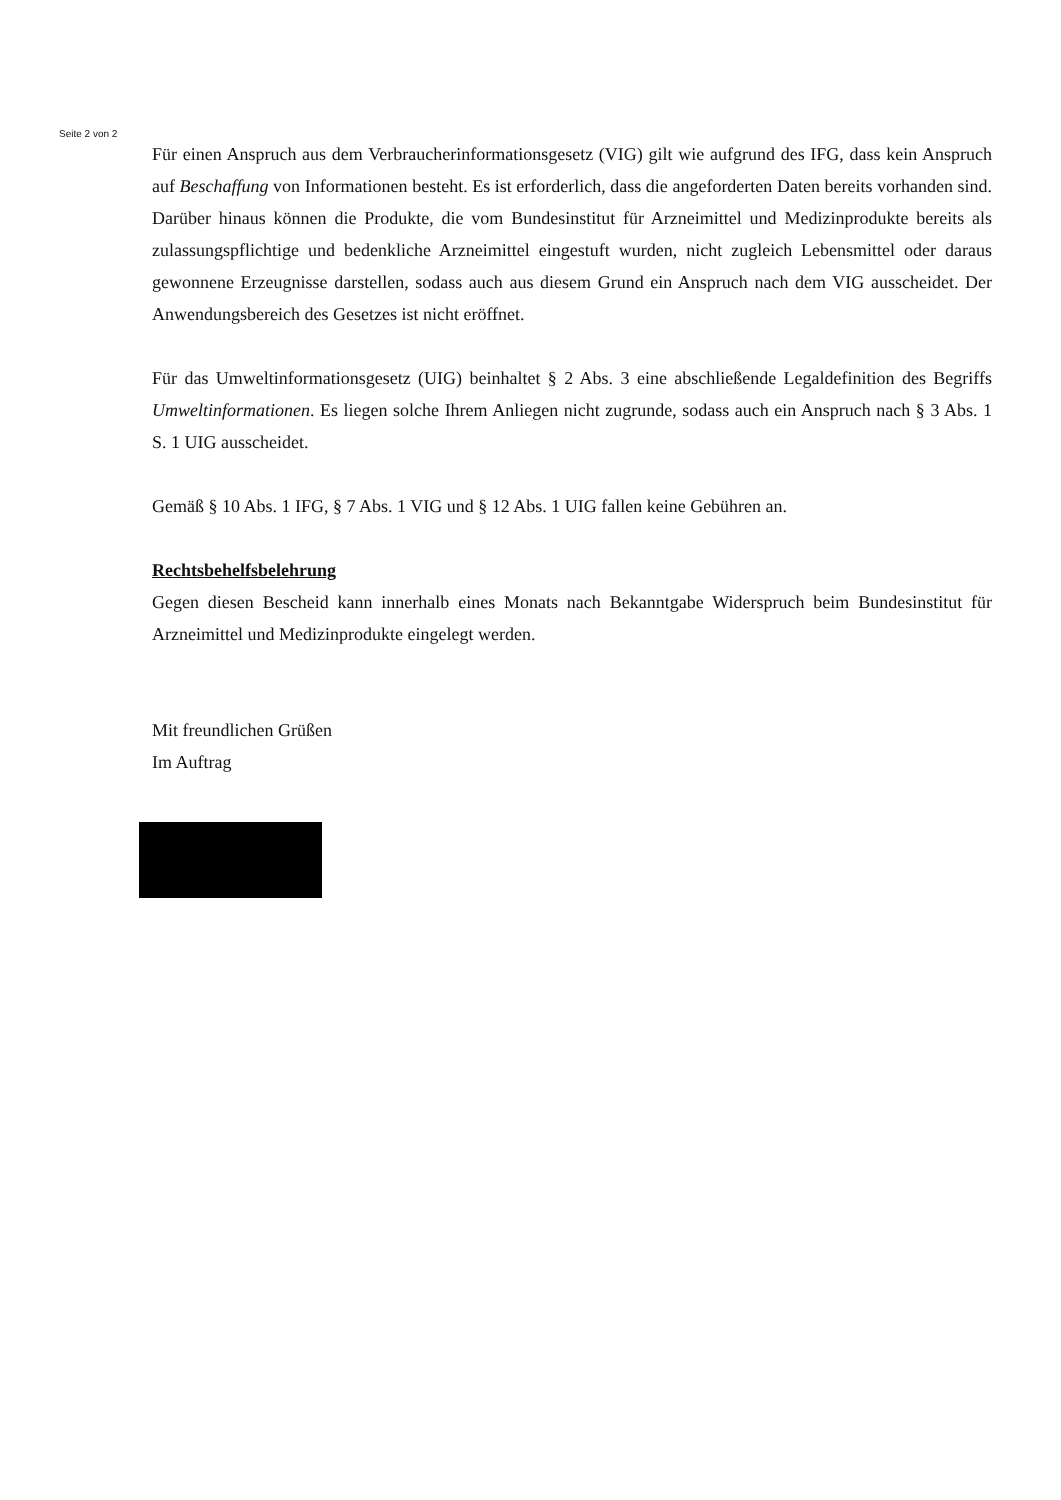Seite 2 von 2
Für einen Anspruch aus dem Verbraucherinformationsgesetz (VIG) gilt wie aufgrund des IFG, dass kein Anspruch auf Beschaffung von Informationen besteht. Es ist erforderlich, dass die angeforderten Daten bereits vorhanden sind. Darüber hinaus können die Produkte, die vom Bundesinstitut für Arzneimittel und Medizinprodukte bereits als zulassungspflichtige und bedenkliche Arzneimittel eingestuft wurden, nicht zugleich Lebensmittel oder daraus gewonnene Erzeugnisse darstellen, sodass auch aus diesem Grund ein Anspruch nach dem VIG ausscheidet. Der Anwendungsbereich des Gesetzes ist nicht eröffnet.
Für das Umweltinformationsgesetz (UIG) beinhaltet § 2 Abs. 3 eine abschließende Legaldefinition des Begriffs Umweltinformationen. Es liegen solche Ihrem Anliegen nicht zugrunde, sodass auch ein Anspruch nach § 3 Abs. 1 S. 1 UIG ausscheidet.
Gemäß § 10 Abs. 1 IFG, § 7 Abs. 1 VIG und § 12 Abs. 1 UIG fallen keine Gebühren an.
Rechtsbehelfsbelehrung
Gegen diesen Bescheid kann innerhalb eines Monats nach Bekanntgabe Widerspruch beim Bundesinstitut für Arzneimittel und Medizinprodukte eingelegt werden.
Mit freundlichen Grüßen
Im Auftrag